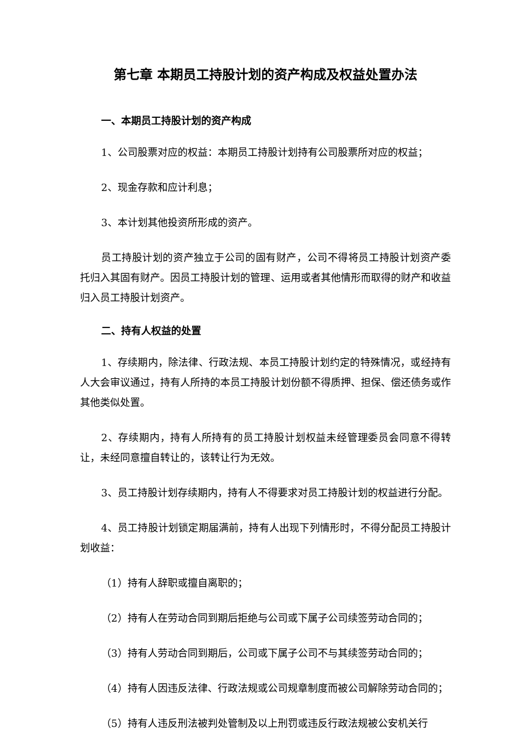第七章 本期员工持股计划的资产构成及权益处置办法
一、本期员工持股计划的资产构成
1、公司股票对应的权益：本期员工持股计划持有公司股票所对应的权益；
2、现金存款和应计利息；
3、本计划其他投资所形成的资产。
员工持股计划的资产独立于公司的固有财产，公司不得将员工持股计划资产委托归入其固有财产。因员工持股计划的管理、运用或者其他情形而取得的财产和收益归入员工持股计划资产。
二、持有人权益的处置
1、存续期内，除法律、行政法规、本员工持股计划约定的特殊情况，或经持有人大会审议通过，持有人所持的本员工持股计划份额不得质押、担保、偿还债务或作其他类似处置。
2、存续期内，持有人所持有的员工持股计划权益未经管理委员会同意不得转让，未经同意擅自转让的，该转让行为无效。
3、员工持股计划存续期内，持有人不得要求对员工持股计划的权益进行分配。
4、员工持股计划锁定期届满前，持有人出现下列情形时，不得分配员工持股计划收益：
（1）持有人辞职或擅自离职的；
（2）持有人在劳动合同到期后拒绝与公司或下属子公司续签劳动合同的；
（3）持有人劳动合同到期后，公司或下属子公司不与其续签劳动合同的；
（4）持有人因违反法律、行政法规或公司规章制度而被公司解除劳动合同的；
（5）持有人违反刑法被判处管制及以上刑罚或违反行政法规被公安机关行